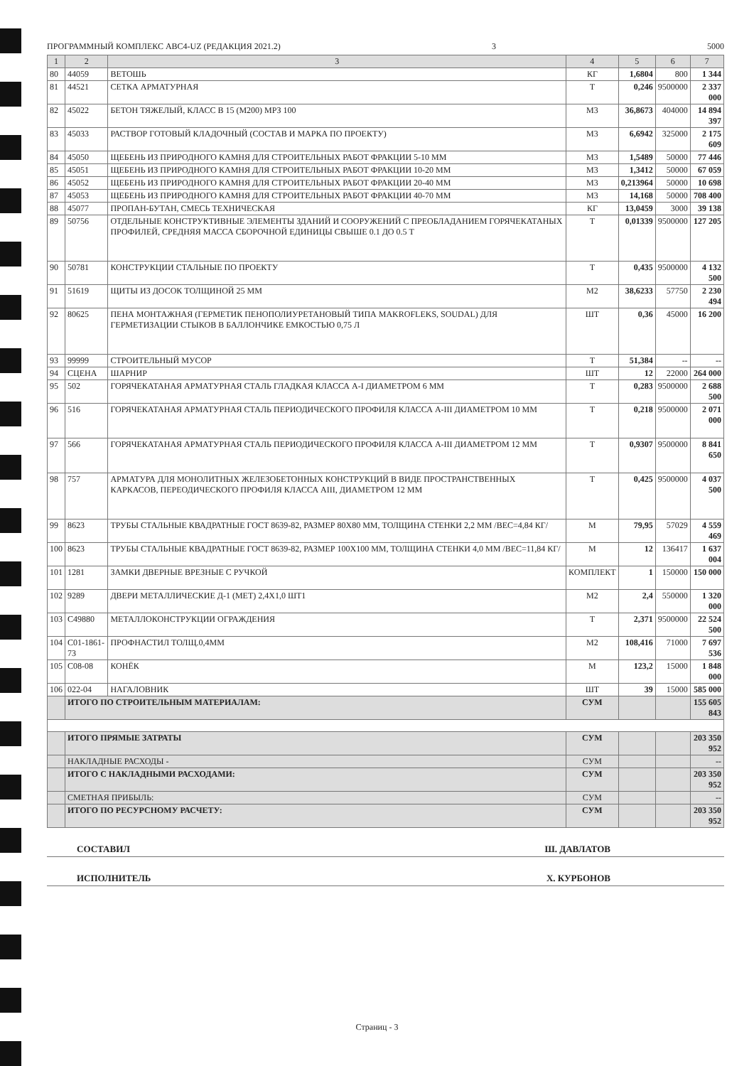ПРОГРАММНЫЙ КОМПЛЕКС ABC4-UZ (РЕДАКЦИЯ 2021.2) 3 5000
| 1 | 2 | 3 | 4 | 5 | 6 | 7 |
| --- | --- | --- | --- | --- | --- | --- |
| 80 | 44059 | ВЕТОШЬ | КГ | 1,6804 | 800 | 1 344 |
| 81 | 44521 | СЕТКА АРМАТУРНАЯ | Т | 0,246 | 9500000 | 2 337 000 |
| 82 | 45022 | БЕТОН ТЯЖЕЛЫЙ, КЛАСС В 15 (М200) МРЗ 100 | М3 | 36,8673 | 404000 | 14 894 397 |
| 83 | 45033 | РАСТВОР ГОТОВЫЙ КЛАДОЧНЫЙ (СОСТАВ И МАРКА ПО ПРОЕКТУ) | М3 | 6,6942 | 325000 | 2 175 609 |
| 84 | 45050 | ЩЕБЕНЬ ИЗ ПРИРОДНОГО КАМНЯ ДЛЯ СТРОИТЕЛЬНЫХ РАБОТ ФРАКЦИИ 5-10 ММ | М3 | 1,5489 | 50000 | 77 446 |
| 85 | 45051 | ЩЕБЕНЬ ИЗ ПРИРОДНОГО КАМНЯ ДЛЯ СТРОИТЕЛЬНЫХ РАБОТ ФРАКЦИИ 10-20 ММ | М3 | 1,3412 | 50000 | 67 059 |
| 86 | 45052 | ЩЕБЕНЬ ИЗ ПРИРОДНОГО КАМНЯ ДЛЯ СТРОИТЕЛЬНЫХ РАБОТ ФРАКЦИИ 20-40 ММ | М3 | 0,213964 | 50000 | 10 698 |
| 87 | 45053 | ЩЕБЕНЬ ИЗ ПРИРОДНОГО КАМНЯ ДЛЯ СТРОИТЕЛЬНЫХ РАБОТ ФРАКЦИИ 40-70 ММ | М3 | 14,168 | 50000 | 708 400 |
| 88 | 45077 | ПРОПАН-БУТАН, СМЕСЬ ТЕХНИЧЕСКАЯ | КГ | 13,0459 | 3000 | 39 138 |
| 89 | 50756 | ОТДЕЛЬНЫЕ КОНСТРУКТИВНЫЕ ЭЛЕМЕНТЫ ЗДАНИЙ И СООРУЖЕНИЙ С ПРЕОБЛАДАНИЕМ ГОРЯЧЕКАТАНЫХ ПРОФИЛЕЙ, СРЕДНЯЯ МАССА СБОРОЧНОЙ ЕДИНИЦЫ СВЫШЕ 0.1 ДО 0.5 Т | Т | 0,01339 | 9500000 | 127 205 |
| 90 | 50781 | КОНСТРУКЦИИ СТАЛЬНЫЕ ПО ПРОЕКТУ | Т | 0,435 | 9500000 | 4 132 500 |
| 91 | 51619 | ЩИТЫ ИЗ ДОСОК ТОЛЩИНОЙ 25 ММ | М2 | 38,6233 | 57750 | 2 230 494 |
| 92 | 80625 | ПЕНА МОНТАЖНАЯ (ГЕРМЕТИК ПЕНОПОЛИУРЕТАНОВЫЙ ТИПА MAKROFLEKS, SOUDAL) ДЛЯ ГЕРМЕТИЗАЦИИ СТЫКОВ В БАЛЛОНЧИКЕ ЕМКОСТЬЮ 0,75 Л | ШТ | 0,36 | 45000 | 16 200 |
| 93 | 99999 | СТРОИТЕЛЬНЫЙ МУСОР | Т | 51,384 | -- | -- |
| 94 | СЦЕНА | ШАРНИР | ШТ | 12 | 22000 | 264 000 |
| 95 | 502 | ГОРЯЧЕКАТАНАЯ АРМАТУРНАЯ СТАЛЬ ГЛАДКАЯ КЛАССА А-I ДИАМЕТРОМ 6 ММ | Т | 0,283 | 9500000 | 2 688 500 |
| 96 | 516 | ГОРЯЧЕКАТАНАЯ АРМАТУРНАЯ СТАЛЬ ПЕРИОДИЧЕСКОГО ПРОФИЛЯ КЛАССА А-III ДИАМЕТРОМ 10 ММ | Т | 0,218 | 9500000 | 2 071 000 |
| 97 | 566 | ГОРЯЧЕКАТАНАЯ АРМАТУРНАЯ СТАЛЬ ПЕРИОДИЧЕСКОГО ПРОФИЛЯ КЛАССА А-III ДИАМЕТРОМ 12 ММ | Т | 0,9307 | 9500000 | 8 841 650 |
| 98 | 757 | АРМАТУРА ДЛЯ МОНОЛИТНЫХ ЖЕЛЕЗОБЕТОННЫХ КОНСТРУКЦИЙ В ВИДЕ ПРОСТРАНСТВЕННЫХ КАРКАСОВ, ПЕРЕОДИЧЕСКОГО ПРОФИЛЯ КЛАССА АIII, ДИАМЕТРОМ 12 ММ | Т | 0,425 | 9500000 | 4 037 500 |
| 99 | 8623 | ТРУБЫ СТАЛЬНЫЕ КВАДРАТНЫЕ ГОСТ 8639-82, РАЗМЕР 80Х80 ММ, ТОЛЩИНА СТЕНКИ 2,2 ММ /ВЕС=4,84 КГ/ | М | 79,95 | 57029 | 4 559 469 |
| 100 | 8623 | ТРУБЫ СТАЛЬНЫЕ КВАДРАТНЫЕ ГОСТ 8639-82, РАЗМЕР 100Х100 ММ, ТОЛЩИНА СТЕНКИ 4,0 ММ /ВЕС=11,84 КГ/ | М | 12 | 136417 | 1 637 004 |
| 101 | 1281 | ЗАМКИ ДВЕРНЫЕ ВРЕЗНЫЕ С РУЧКОЙ | КОМПЛЕКТ | 1 | 150000 | 150 000 |
| 102 | 9289 | ДВЕРИ МЕТАЛЛИЧЕСКИЕ Д-1 (МЕТ) 2,4Х1,0 ШТ1 | М2 | 2,4 | 550000 | 1 320 000 |
| 103 | С49880 | МЕТАЛЛОКОНСТРУКЦИИ ОГРАЖДЕНИЯ | Т | 2,371 | 9500000 | 22 524 500 |
| 104 | С01-1861-73 | ПРОФНАСТИЛ ТОЛЩ.0,4ММ | М2 | 108,416 | 71000 | 7 697 536 |
| 105 | С08-08 | КОНЁК | М | 123,2 | 15000 | 1 848 000 |
| 106 | 022-04 | НАГАЛОВНИК | ШТ | 39 | 15000 | 585 000 |
| | ИТОГО ПО СТРОИТЕЛЬНЫМ МАТЕРИАЛАМ: | | СУМ | | | 155 605 843 |
| | ИТОГО ПРЯМЫЕ ЗАТРАТЫ | | СУМ | | | 203 350 952 |
| | НАКЛАДНЫЕ РАСХОДЫ - | | СУМ | | | -- |
| | ИТОГО С НАКЛАДНЫМИ РАСХОДАМИ: | | СУМ | | | 203 350 952 |
| | СМЕТНАЯ ПРИБЫЛЬ: | | СУМ | | | -- |
| | ИТОГО ПО РЕСУРСНОМУ РАСЧЕТУ: | | СУМ | | | 203 350 952 |
СОСТАВИЛ Ш. ДАВЛАТОВ
ИСПОЛНИТЕЛЬ Х. КУРБОНОВ
Страниц - 3